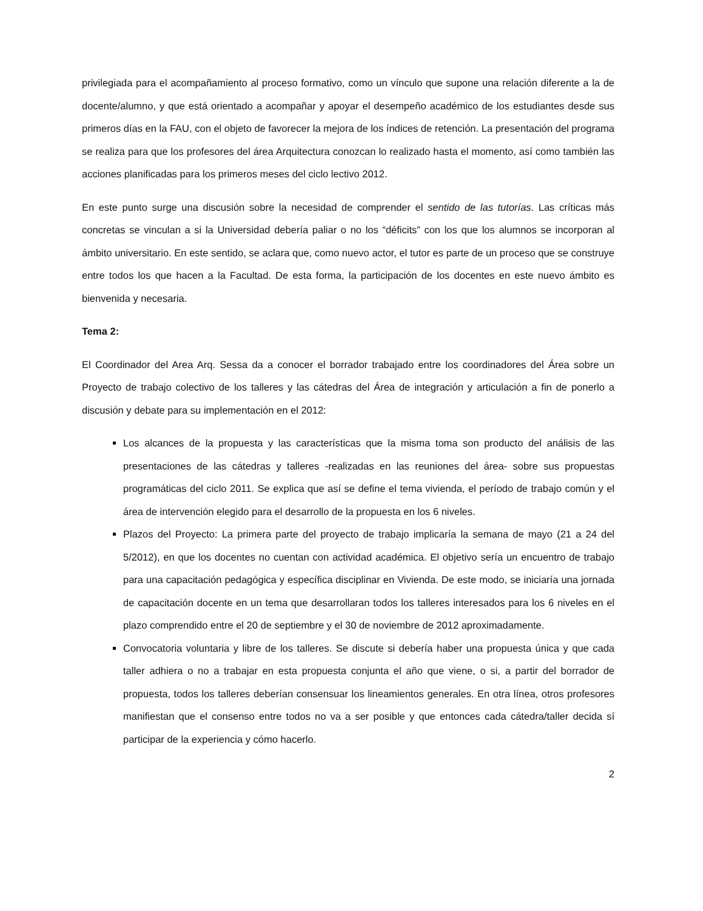privilegiada para el acompañamiento al proceso formativo, como un vínculo que supone una relación diferente a la de docente/alumno, y que está orientado a acompañar y apoyar el desempeño académico de los estudiantes desde sus primeros días en la FAU, con el objeto de favorecer la mejora de los índices de retención. La presentación del programa se realiza para que los profesores del área Arquitectura conozcan lo realizado hasta el momento, así como también las acciones planificadas para los primeros meses del ciclo lectivo 2012.
En este punto surge una discusión sobre la necesidad de comprender el sentido de las tutorías. Las críticas más concretas se vinculan a si la Universidad debería paliar o no los “déficits” con los que los alumnos se incorporan al ámbito universitario. En este sentido, se aclara que, como nuevo actor, el tutor es parte de un proceso que se construye entre todos los que hacen a la Facultad. De esta forma, la participación de los docentes en este nuevo ámbito es bienvenida y necesaria.
Tema 2:
El Coordinador del Area Arq. Sessa da a conocer el borrador trabajado entre los coordinadores del Área sobre un Proyecto de trabajo colectivo de los talleres y las cátedras del Área de integración y articulación a fin de ponerlo a discusión y debate para su implementación en el 2012:
Los alcances de la propuesta y las características que la misma toma son producto del análisis de las presentaciones de las cátedras y talleres -realizadas en las reuniones del área- sobre sus propuestas programáticas del ciclo 2011. Se explica que así se define el tema vivienda, el período de trabajo común y el área de intervención elegido para el desarrollo de la propuesta en los 6 niveles.
Plazos del Proyecto: La primera parte del proyecto de trabajo implicaría la semana de mayo (21 a 24 del 5/2012), en que los docentes no cuentan con actividad académica. El objetivo sería un encuentro de trabajo para una capacitación pedagógica y específica disciplinar en Vivienda. De este modo, se iniciaría una jornada de capacitación docente en un tema que desarrollaran todos los talleres interesados para los 6 niveles en el plazo comprendido entre el 20 de septiembre y el 30 de noviembre de 2012 aproximadamente.
Convocatoria voluntaria y libre de los talleres. Se discute si debería haber una propuesta única y que cada taller adhiera o no a trabajar en esta propuesta conjunta el año que viene, o si, a partir del borrador de propuesta, todos los talleres deberían consensuar los lineamientos generales. En otra línea, otros profesores manifiestan que el consenso entre todos no va a ser posible y que entonces cada cátedra/taller decida sí participar de la experiencia y cómo hacerlo.
2